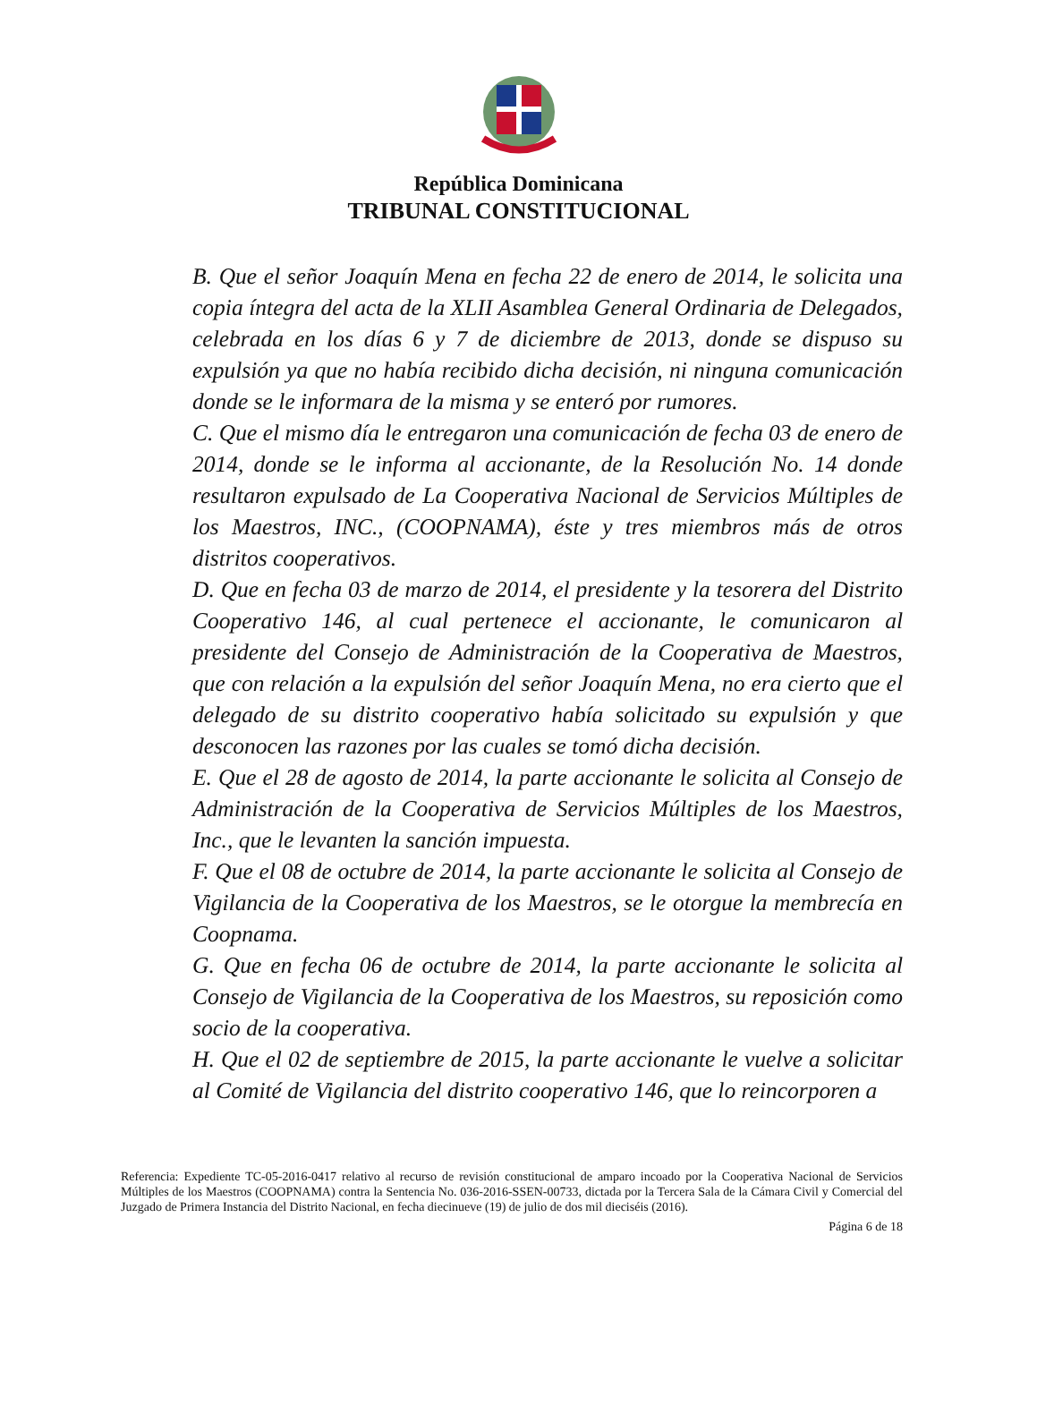República Dominicana
TRIBUNAL CONSTITUCIONAL
B. Que el señor Joaquín Mena en fecha 22 de enero de 2014, le solicita una copia íntegra del acta de la XLII Asamblea General Ordinaria de Delegados, celebrada en los días 6 y 7 de diciembre de 2013, donde se dispuso su expulsión ya que no había recibido dicha decisión, ni ninguna comunicación donde se le informara de la misma y se enteró por rumores.
C. Que el mismo día le entregaron una comunicación de fecha 03 de enero de 2014, donde se le informa al accionante, de la Resolución No. 14 donde resultaron expulsado de La Cooperativa Nacional de Servicios Múltiples de los Maestros, INC., (COOPNAMA), éste y tres miembros más de otros distritos cooperativos.
D. Que en fecha 03 de marzo de 2014, el presidente y la tesorera del Distrito Cooperativo 146, al cual pertenece el accionante, le comunicaron al presidente del Consejo de Administración de la Cooperativa de Maestros, que con relación a la expulsión del señor Joaquín Mena, no era cierto que el delegado de su distrito cooperativo había solicitado su expulsión y que desconocen las razones por las cuales se tomó dicha decisión.
E. Que el 28 de agosto de 2014, la parte accionante le solicita al Consejo de Administración de la Cooperativa de Servicios Múltiples de los Maestros, Inc., que le levanten la sanción impuesta.
F. Que el 08 de octubre de 2014, la parte accionante le solicita al Consejo de Vigilancia de la Cooperativa de los Maestros, se le otorgue la membrecía en Coopnama.
G. Que en fecha 06 de octubre de 2014, la parte accionante le solicita al Consejo de Vigilancia de la Cooperativa de los Maestros, su reposición como socio de la cooperativa.
H. Que el 02 de septiembre de 2015, la parte accionante le vuelve a solicitar al Comité de Vigilancia del distrito cooperativo 146, que lo reincorporen a
Referencia: Expediente TC-05-2016-0417 relativo al recurso de revisión constitucional de amparo incoado por la Cooperativa Nacional de Servicios Múltiples de los Maestros (COOPNAMA) contra la Sentencia No. 036-2016-SSEN-00733, dictada por la Tercera Sala de la Cámara Civil y Comercial del Juzgado de Primera Instancia del Distrito Nacional, en fecha diecinueve (19) de julio de dos mil dieciséis (2016).
Página 6 de 18